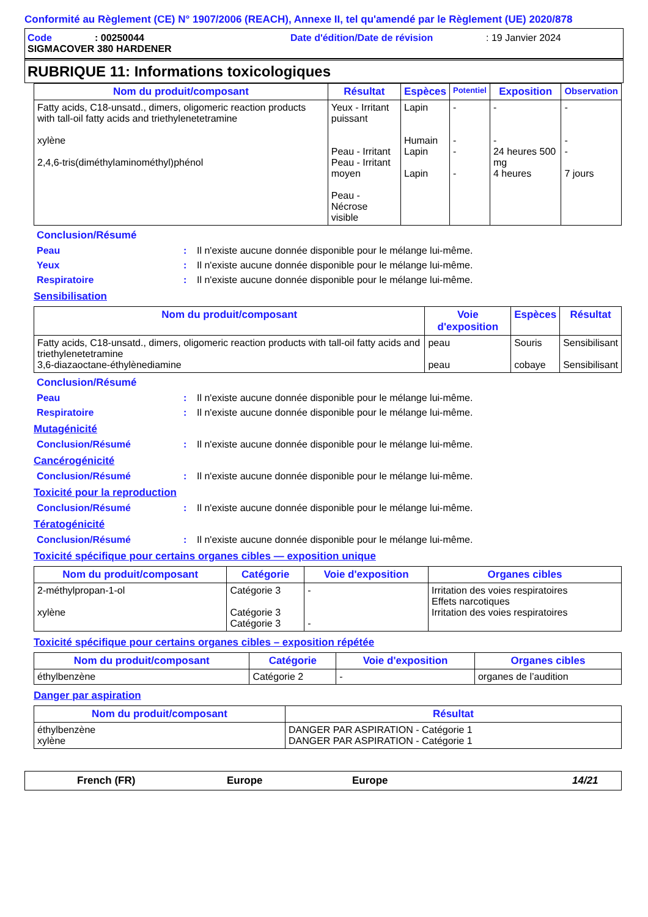Conformité au Règlement (CE) N° 1907/2006 (REACH), Annexe II, tel qu'amendé par le Règlement (UE) 2020/878
Code: 00250044 Date d'édition/Date de révision: 19 Janvier 2024
SIGMACOVER 380 HARDENER
RUBRIQUE 11: Informations toxicologiques
| Nom du produit/composant | Résultat | Espèces | Potentiel | Exposition | Observation |
| --- | --- | --- | --- | --- | --- |
| Fatty acids, C18-unsatd., dimers, oligomeric reaction products with tall-oil fatty acids and triethylenetetramine xylène 2,4,6-tris(diméthylaminométhyl)phénol | Yeux - Irritant puissant Peau - Irritant Peau - Irritant moyen Peau - Nécrose visible | Lapin Humain Lapin Lapin | - - - - | - - 24 heures 500 mg 4 heures | - - - 7 jours |
Conclusion/Résumé
Peau: Il n'existe aucune donnée disponible pour le mélange lui-même.
Yeux: Il n'existe aucune donnée disponible pour le mélange lui-même.
Respiratoire: Il n'existe aucune donnée disponible pour le mélange lui-même.
Sensibilisation
| Nom du produit/composant | Voie d'exposition | Espèces | Résultat |
| --- | --- | --- | --- |
| Fatty acids, C18-unsatd., dimers, oligomeric reaction products with tall-oil fatty acids and triethylenetetramine 3,6-diazaoctane-éthylènediamine | peau peau | Souris cobaye | Sensibilisant Sensibilisant |
Conclusion/Résumé
Peau: Il n'existe aucune donnée disponible pour le mélange lui-même.
Respiratoire: Il n'existe aucune donnée disponible pour le mélange lui-même.
Mutagénicité
Conclusion/Résumé: Il n'existe aucune donnée disponible pour le mélange lui-même.
Cancérogénicité
Conclusion/Résumé: Il n'existe aucune donnée disponible pour le mélange lui-même.
Toxicité pour la reproduction
Conclusion/Résumé: Il n'existe aucune donnée disponible pour le mélange lui-même.
Tératogénicité
Conclusion/Résumé: Il n'existe aucune donnée disponible pour le mélange lui-même.
Toxicité spécifique pour certains organes cibles — exposition unique
| Nom du produit/composant | Catégorie | Voie d'exposition | Organes cibles |
| --- | --- | --- | --- |
| 2-méthylpropan-1-ol xylène | Catégorie 3 Catégorie 3 Catégorie 3 | - - | Irritation des voies respiratoires Effets narcotiques Irritation des voies respiratoires |
Toxicité spécifique pour certains organes cibles – exposition répétée
| Nom du produit/composant | Catégorie | Voie d'exposition | Organes cibles |
| --- | --- | --- | --- |
| éthylbenzène | Catégorie 2 | - | organes de l’audition |
Danger par aspiration
| Nom du produit/composant | Résultat |
| --- | --- |
| éthylbenzène xylène | DANGER PAR ASPIRATION - Catégorie 1 DANGER PAR ASPIRATION - Catégorie 1 |
French (FR) Europe Europe 14/21